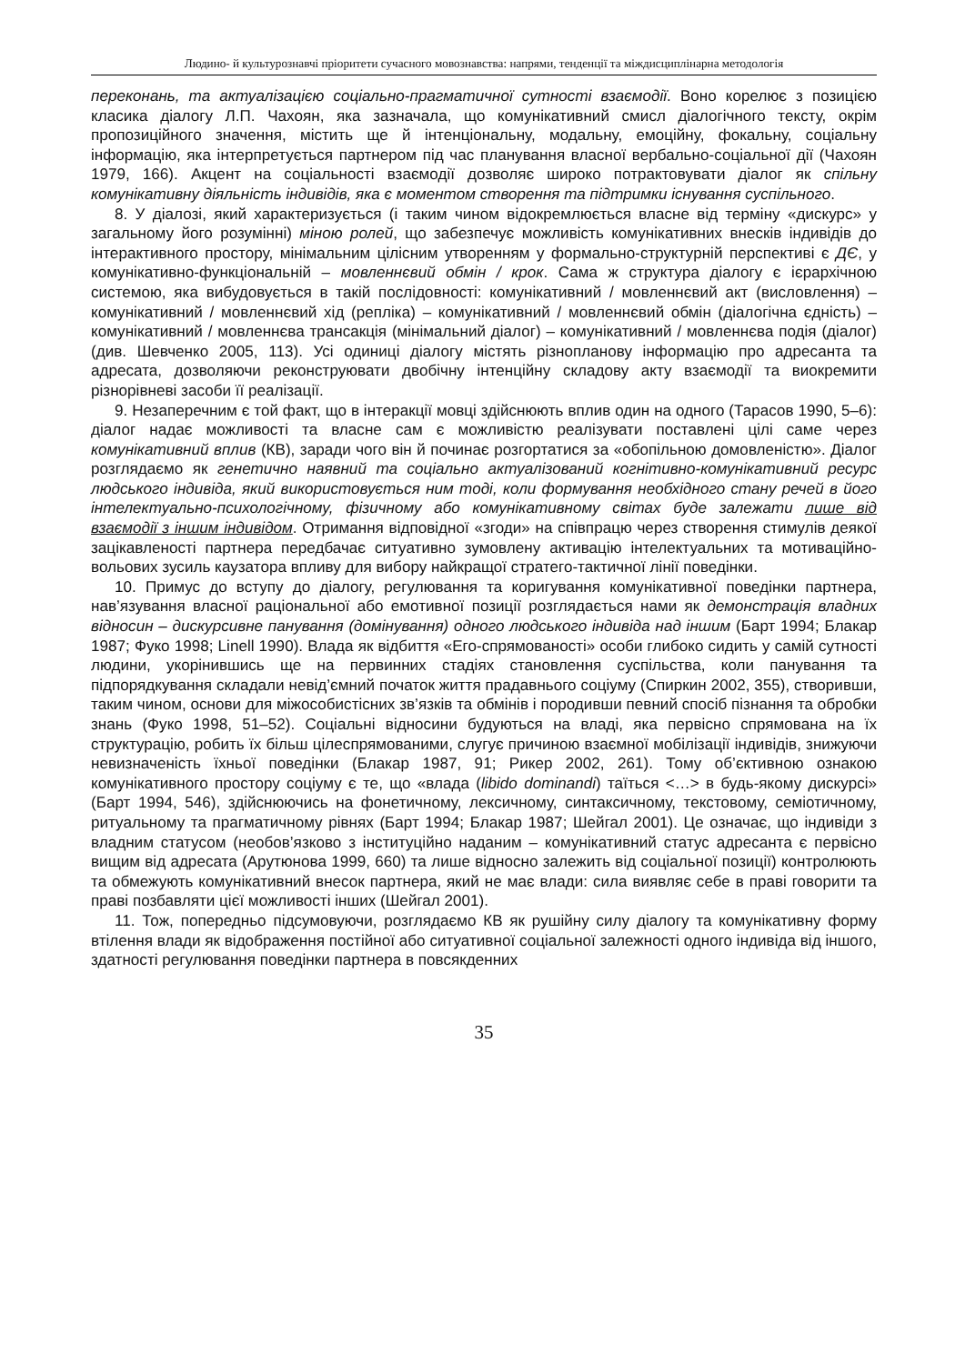Людино- й культурознавчі пріоритети сучасного мовознавства: напрями, тенденції та міждисциплінарна методологія
переконань, та актуалізацією соціально-прагматичної сутності взаємодії. Воно корелює з позицією класика діалогу Л.П. Чахоян, яка зазначала, що комунікативний смисл діалогічного тексту, окрім пропозиційного значення, містить ще й інтенціональну, модальну, емоційну, фокальну, соціальну інформацію, яка інтерпретується партнером під час планування власної вербально-соціальної дії (Чахоян 1979, 166). Акцент на соціальності взаємодії дозволяє широко потрактовувати діалог як спільну комунікативну діяльність індивідів, яка є моментом створення та підтримки існування суспільного.
8. У діалозі, який характеризується (і таким чином відокремлюється власне від терміну «дискурс» у загальному його розумінні) міною ролей, що забезпечує можливість комунікативних внесків індивідів до інтерактивного простору, мінімальним цілісним утворенням у формально-структурній перспективі є ДЄ, у комунікативно-функціональній – мовленнєвий обмін / крок. Сама ж структура діалогу є ієрархічною системою, яка вибудовується в такій послідовності: комунікативний / мовленнєвий акт (висловлення) – комунікативний / мовленнєвий хід (репліка) – комунікативний / мовленнєвий обмін (діалогічна єдність) – комунікативний / мовленнєва трансакція (мінімальний діалог) – комунікативний / мовленнєва подія (діалог) (див. Шевченко 2005, 113). Усі одиниці діалогу містять різнопланову інформацію про адресанта та адресата, дозволяючи реконструювати двобічну інтенційну складову акту взаємодії та виокремити різнорівневі засоби її реалізації.
9. Незаперечним є той факт, що в інтеракції мовці здійснюють вплив один на одного (Тарасов 1990, 5–6): діалог надає можливості та власне сам є можливістю реалізувати поставлені цілі саме через комунікативний вплив (КВ), заради чого він й починає розгортатися за «обопільною домовленістю». Діалог розглядаємо як генетично наявний та соціально актуалізований когнітивно-комунікативний ресурс людського індивіда, який використовується ним тоді, коли формування необхідного стану речей в його інтелектуально-психологічному, фізичному або комунікативному світах буде залежати лише від взаємодії з іншим індивідом. Отримання відповідної «згоди» на співпрацю через створення стимулів деякої зацікавленості партнера передбачає ситуативно зумовлену активацію інтелектуальних та мотиваційно-вольових зусиль каузатора впливу для вибору найкращої стратего-тактичної лінії поведінки.
10. Примус до вступу до діалогу, регулювання та коригування комунікативної поведінки партнера, нав’язування власної раціональної або емотивної позиції розглядається нами як демонстрація владних відносин – дискурсивне панування (домінування) одного людського індивіда над іншим (Барт 1994; Блакар 1987; Фуко 1998; Linell 1990). Влада як відбиття «Его-спрямованості» особи глибоко сидить у самій сутності людини, укорінившись ще на первинних стадіях становлення суспільства, коли панування та підпорядкування складали невід’ємний початок життя прадавнього соціуму (Спиркин 2002, 355), створивши, таким чином, основи для міжособистісних зв’язків та обмінів і породивши певний спосіб пізнання та обробки знань (Фуко 1998, 51–52). Соціальні відносини будуються на владі, яка первісно спрямована на їх структурацію, робить їх більш цілеспрямованими, слугує причиною взаємної мобілізації індивідів, знижуючи невизначеність їхньої поведінки (Блакар 1987, 91; Рикер 2002, 261). Тому об’єктивною ознакою комунікативного простору соціуму є те, що «влада (libido dominandi) таїться <…> в будь-якому дискурсі» (Барт 1994, 546), здійснюючись на фонетичному, лексичному, синтаксичному, текстовому, семіотичному, ритуальному та прагматичному рівнях (Барт 1994; Блакар 1987; Шейгал 2001). Це означає, що індивіди з владним статусом (необов’язково з інституційно наданим – комунікативний статус адресанта є первісно вищим від адресата (Арутюнова 1999, 660) та лише відносно залежить від соціальної позиції) контролюють та обмежують комунікативний внесок партнера, який не має влади: сила виявляє себе в праві говорити та праві позбавляти цієї можливості інших (Шейгал 2001).
11. Тож, попередньо підсумовуючи, розглядаємо КВ як рушійну силу діалогу та комунікативну форму втілення влади як відображення постійної або ситуативної соціальної залежності одного індивіда від іншого, здатності регулювання поведінки партнера в повсякденних
35